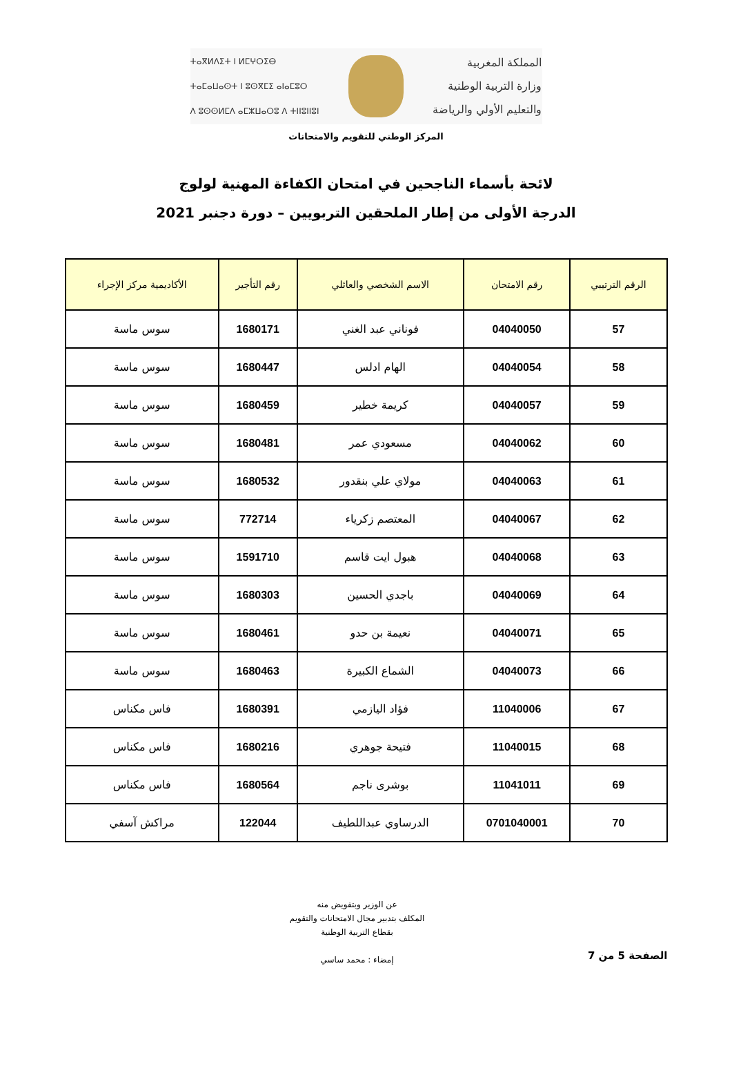ⵜⴰⴳⵍⴷⵉⵜ ⵏ ⵍⵎⵖⵔⵉⴱ
ⵜⴰⵎⴰⵡⴰⵙⵜ ⵏ ⵓⵙⴳⵎⵉ ⴰⵏⴰⵎⵓⵔ
ⴷ ⵓⵙⵙⵍⵎⴷ ⴰⵎⵣⵡⴰⵔⵓ ⴷ ⵜⵏⵏⵓⵏⵏⵓⵏ
المملكة المغربية
وزارة التربية الوطنية
والتعليم الأولي والرياضة
المركز الوطني للتقويم والامتحانات
لائحة بأسماء الناجحين في امتحان الكفاءة المهنية لولوج
الدرجة الأولى من إطار الملحقين التربويين – دورة دجنبر 2021
| الرقم الترتيبي | رقم الامتحان | الاسم الشخصي والعائلي | رقم التأجير | الأكاديمية مركز الإجراء |
| --- | --- | --- | --- | --- |
| 57 | 04040050 | فوناني عبد الغني | 1680171 | سوس ماسة |
| 58 | 04040054 | الهام ادلس | 1680447 | سوس ماسة |
| 59 | 04040057 | كريمة خطير | 1680459 | سوس ماسة |
| 60 | 04040062 | مسعودي عمر | 1680481 | سوس ماسة |
| 61 | 04040063 | مولاي علي بنقدور | 1680532 | سوس ماسة |
| 62 | 04040067 | المعتصم زكرياء | 772714 | سوس ماسة |
| 63 | 04040068 | هبول ايت قاسم | 1591710 | سوس ماسة |
| 64 | 04040069 | باجدي الحسين | 1680303 | سوس ماسة |
| 65 | 04040071 | نعيمة بن حدو | 1680461 | سوس ماسة |
| 66 | 04040073 | الشماع الكبيرة | 1680463 | سوس ماسة |
| 67 | 11040006 | فؤاد اليازمي | 1680391 | فاس مكناس |
| 68 | 11040015 | فتيحة جوهري | 1680216 | فاس مكناس |
| 69 | 11041011 | بوشرى ناجم | 1680564 | فاس مكناس |
| 70 | 0701040001 | الدرساوي عبداللطيف | 122044 | مراكش آسفي |
الصفحة 5 من 7
عن الوزير وبتفويض منه
المكلف بتدبير مجال الامتحانات والتقويم
بقطاع التربية الوطنية
إمضاء : محمد ساسي